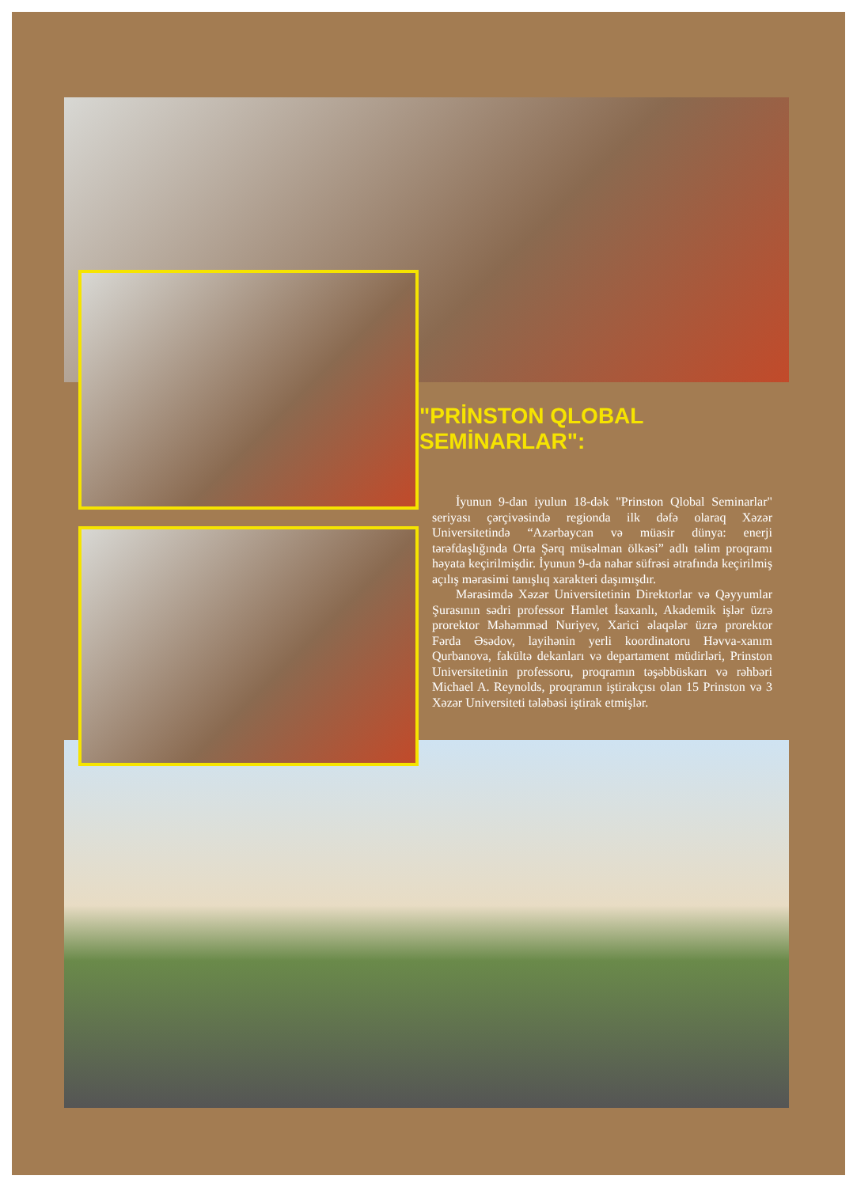"PRİNSTON QLOBAL SEMİNARLAR":
İyunun 9-dan iyulun 18-dək "Prinston Qlobal Seminarlar" seriyası çərçivəsində regionda ilk dəfə olaraq Xəzər Universitetində “Azərbaycan və müasir dünya: enerji tərəfdaşlığında Orta Şərq müsəlman ölkəsi” adlı təlim proqramı həyata keçirilmişdir. İyunun 9-da nahar süfrəsi ətrafında keçirilmiş açılış mərasimi tanışlıq xarakteri daşımışdır.
Mərasimdə Xəzər Universitetinin Direktorlar və Qəyyumlar Şurasının sədri professor Hamlet İsaxanlı, Akademik işlər üzrə prorektor Məhəmməd Nuriyev, Xarici əlaqələr üzrə prorektor Fərda Əsədov, layihənin yerli koordinatoru Həvva-xanım Qurbanova, fakültə dekanları və departament müdirləri, Prinston Universitetinin professoru, proqramın təşəbbüskarı və rəhbəri Michael A. Reynolds, proqramın iştirakçısı olan 15 Prinston və 3 Xəzər Universiteti tələbəsi iştirak etmişlər.